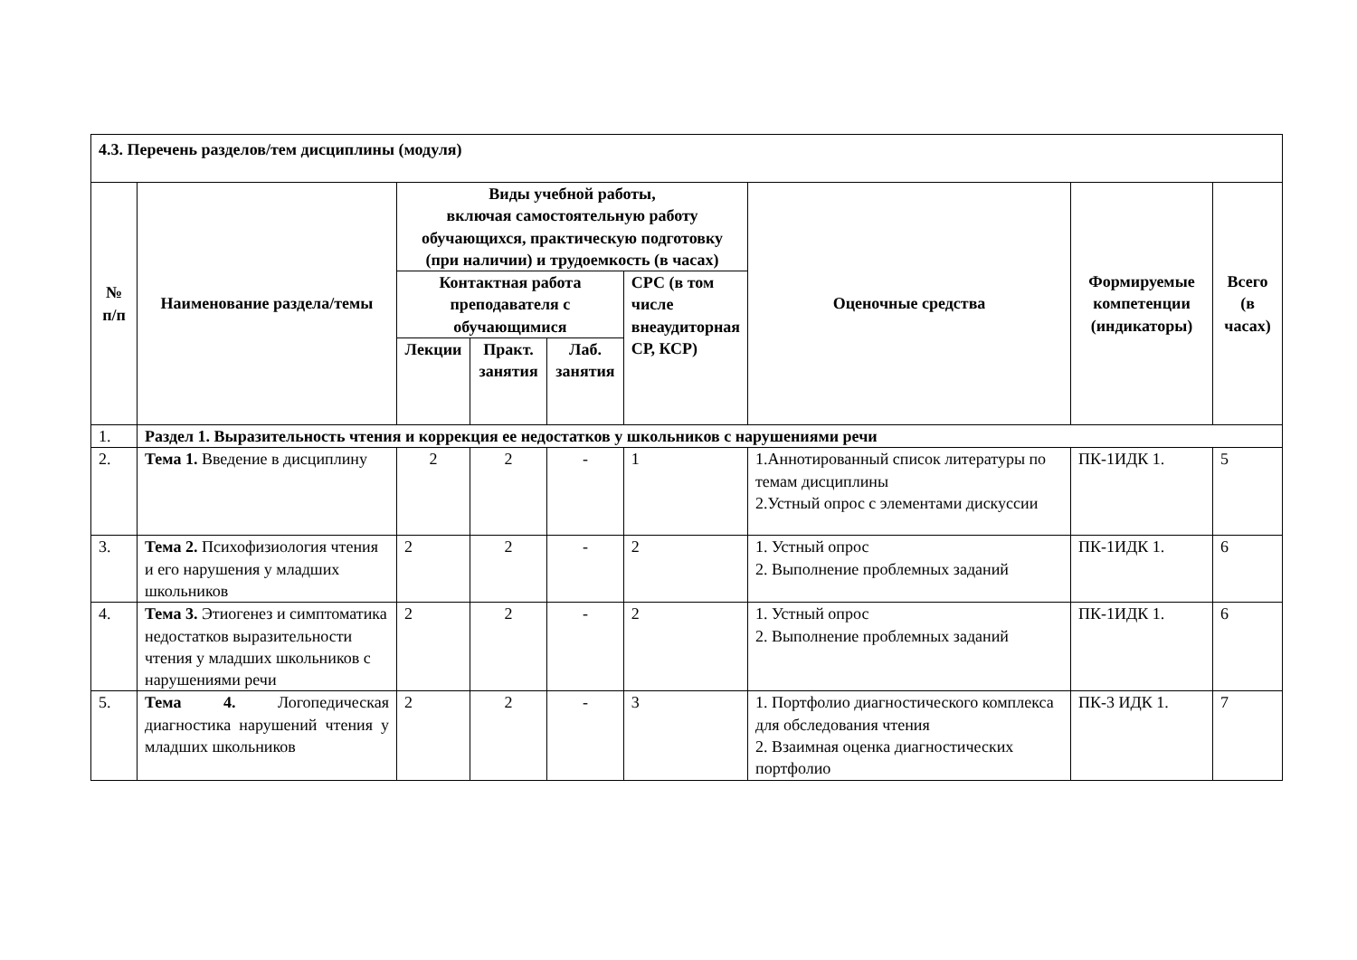| 4.3. Перечень разделов/тем дисциплины (модуля) | | | | | | | | |
| № п/п | Наименование раздела/темы | Виды учебной работы, включая самостоятельную работу обучающихся, практическую подготовку (при наличии) и трудоемкость (в часах) | | | | Оценочные средства | Формируемые компетенции (индикаторы) | Всего (в часах) |
| | | Контактная работа преподавателя с обучающимися | | | СРС (в том числе внеаудиторная СР, КСР) | | | |
| | | Лекции | Практ. занятия | Лаб. занятия | | | | |
| 1. | Раздел 1. Выразительность чтения и коррекция ее недостатков у школьников с нарушениями речи | | | | | | | |
| 2. | Тема 1. Введение в дисциплину | 2 | 2 | - | 1 | 1.Аннотированный список литературы по темам дисциплины 2.Устный опрос с элементами дискуссии | ПК-1ИДК 1. | 5 |
| 3. | Тема 2. Психофизиология чтения и его нарушения у младших школьников | 2 | 2 | - | 2 | 1. Устный опрос 2. Выполнение проблемных заданий | ПК-1ИДК 1. | 6 |
| 4. | Тема 3. Этиогенез и симптоматика недостатков выразительности чтения у младших школьников с нарушениями речи | 2 | 2 | - | 2 | 1. Устный опрос 2. Выполнение проблемных заданий | ПК-1ИДК 1. | 6 |
| 5. | Тема 4. Логопедическая диагностика нарушений чтения у младших школьников | 2 | 2 | - | 3 | 1. Портфолио диагностического комплекса для обследования чтения 2. Взаимная оценка диагностических портфолио | ПК-3 ИДК 1. | 7 |